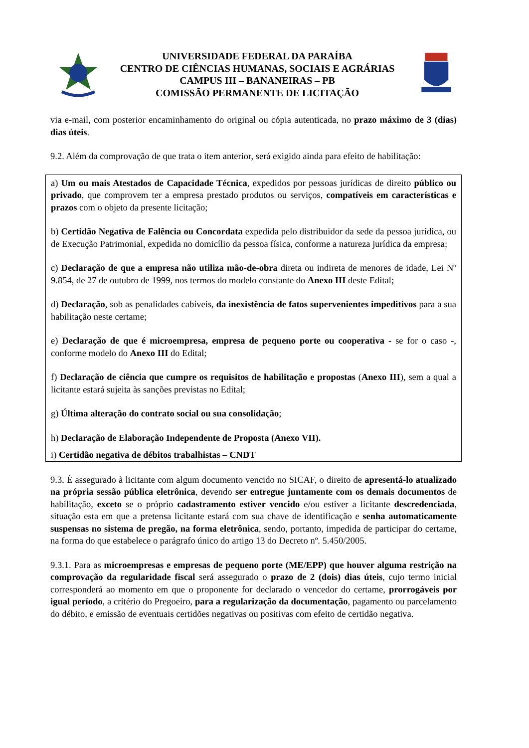UNIVERSIDADE FEDERAL DA PARAÍBA
CENTRO DE CIÊNCIAS HUMANAS, SOCIAIS E AGRÁRIAS
CAMPUS III – BANANEIRAS – PB
COMISSÃO PERMANENTE DE LICITAÇÃO
via e-mail, com posterior encaminhamento do original ou cópia autenticada, no prazo máximo de 3 (dias) dias úteis.
9.2. Além da comprovação de que trata o item anterior, será exigido ainda para efeito de habilitação:
a) Um ou mais Atestados de Capacidade Técnica, expedidos por pessoas jurídicas de direito público ou privado, que comprovem ter a empresa prestado produtos ou serviços, compatíveis em características e prazos com o objeto da presente licitação;
b) Certidão Negativa de Falência ou Concordata expedida pelo distribuidor da sede da pessoa jurídica, ou de Execução Patrimonial, expedida no domicílio da pessoa física, conforme a natureza jurídica da empresa;
c) Declaração de que a empresa não utiliza mão-de-obra direta ou indireta de menores de idade, Lei Nº 9.854, de 27 de outubro de 1999, nos termos do modelo constante do Anexo III deste Edital;
d) Declaração, sob as penalidades cabíveis, da inexistência de fatos supervenientes impeditivos para a sua habilitação neste certame;
e) Declaração de que é microempresa, empresa de pequeno porte ou cooperativa - se for o caso -, conforme modelo do Anexo III do Edital;
f) Declaração de ciência que cumpre os requisitos de habilitação e propostas (Anexo III), sem a qual a licitante estará sujeita às sanções previstas no Edital;
g) Última alteração do contrato social ou sua consolidação;
h) Declaração de Elaboração Independente de Proposta (Anexo VII).
i) Certidão negativa de débitos trabalhistas – CNDT
9.3. É assegurado à licitante com algum documento vencido no SICAF, o direito de apresentá-lo atualizado na própria sessão pública eletrônica, devendo ser entregue juntamente com os demais documentos de habilitação, exceto se o próprio cadastramento estiver vencido e/ou estiver a licitante descredenciada, situação esta em que a pretensa licitante estará com sua chave de identificação e senha automaticamente suspensas no sistema de pregão, na forma eletrônica, sendo, portanto, impedida de participar do certame, na forma do que estabelece o parágrafo único do artigo 13 do Decreto nº. 5.450/2005.
9.3.1. Para as microempresas e empresas de pequeno porte (ME/EPP) que houver alguma restrição na comprovação da regularidade fiscal será assegurado o prazo de 2 (dois) dias úteis, cujo termo inicial corresponderá ao momento em que o proponente for declarado o vencedor do certame, prorrogáveis por igual período, a critério do Pregoeiro, para a regularização da documentação, pagamento ou parcelamento do débito, e emissão de eventuais certidões negativas ou positivas com efeito de certidão negativa.